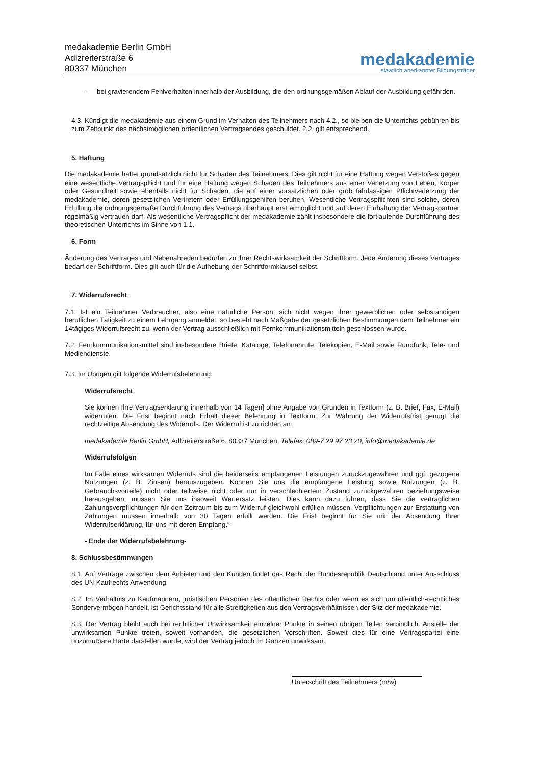medakademie Berlin GmbH
Adlzreiterstraße 6
80337 München
medakademie
staatlich anerkannter Bildungsträger
- bei gravierendem Fehlverhalten innerhalb der Ausbildung, die den ordnungsgemäßen Ablauf der Ausbildung gefährden.
4.3. Kündigt die medakademie aus einem Grund im Verhalten des Teilnehmers nach 4.2., so bleiben die Unterrichts-gebühren bis zum Zeitpunkt des nächstmöglichen ordentlichen Vertragsendes geschuldet. 2.2. gilt entsprechend.
5. Haftung
Die medakademie haftet grundsätzlich nicht für Schäden des Teilnehmers. Dies gilt nicht für eine Haftung wegen Verstoßes gegen eine wesentliche Vertragspflicht und für eine Haftung wegen Schäden des Teilnehmers aus einer Verletzung von Leben, Körper oder Gesundheit sowie ebenfalls nicht für Schäden, die auf einer vorsätzlichen oder grob fahrlässigen Pflichtverletzung der medakademie, deren gesetzlichen Vertretern oder Erfüllungsgehilfen beruhen. Wesentliche Vertragspflichten sind solche, deren Erfüllung die ordnungsgemäße Durchführung des Vertrags überhaupt erst ermöglicht und auf deren Einhaltung der Vertragspartner regelmäßig vertrauen darf. Als wesentliche Vertragspflicht der medakademie zählt insbesondere die fortlaufende Durchführung des theoretischen Unterrichts im Sinne von 1.1.
6. Form
Änderung des Vertrages und Nebenabreden bedürfen zu ihrer Rechtswirksamkeit der Schriftform. Jede Änderung dieses Vertrages bedarf der Schriftform. Dies gilt auch für die Aufhebung der Schriftformklausel selbst.
7. Widerrufsrecht
7.1. Ist ein Teilnehmer Verbraucher, also eine natürliche Person, sich nicht wegen ihrer gewerblichen oder selbständigen beruflichen Tätigkeit zu einem Lehrgang anmeldet, so besteht nach Maßgabe der gesetzlichen Bestimmungen dem Teilnehmer ein 14tägiges Widerrufsrecht zu, wenn der Vertrag ausschließlich mit Fernkommunikationsmitteln geschlossen wurde.
7.2. Fernkommunikationsmittel sind insbesondere Briefe, Kataloge, Telefonanrufe, Telekopien, E-Mail sowie Rundfunk, Tele- und Mediendienste.
7.3. Im Übrigen gilt folgende Widerrufsbelehrung:
Widerrufsrecht
Sie können Ihre Vertragserklärung innerhalb von 14 Tagen] ohne Angabe von Gründen in Textform (z. B. Brief, Fax, E-Mail) widerrufen. Die Frist beginnt nach Erhalt dieser Belehrung in Textform. Zur Wahrung der Widerrufsfrist genügt die rechtzeitige Absendung des Widerrufs. Der Widerruf ist zu richten an:
medakademie Berlin GmbH, Adlzreiterstraße 6, 80337 München, Telefax: 089-7 29 97 23 20, info@medakademie.de
Widerrufsfolgen
Im Falle eines wirksamen Widerrufs sind die beiderseits empfangenen Leistungen zurückzugewähren und ggf. gezogene Nutzungen (z. B. Zinsen) herauszugeben. Können Sie uns die empfangene Leistung sowie Nutzungen (z. B. Gebrauchsvorteile) nicht oder teilweise nicht oder nur in verschlechtertem Zustand zurückgewähren beziehungsweise herausgeben, müssen Sie uns insoweit Wertersatz leisten. Dies kann dazu führen, dass Sie die vertraglichen Zahlungsverpflichtungen für den Zeitraum bis zum Widerruf gleichwohl erfüllen müssen. Verpflichtungen zur Erstattung von Zahlungen müssen innerhalb von 30 Tagen erfüllt werden. Die Frist beginnt für Sie mit der Absendung Ihrer Widerrufserklärung, für uns mit deren Empfang.“
- Ende der Widerrufsbelehrung-
8. Schlussbestimmungen
8.1. Auf Verträge zwischen dem Anbieter und den Kunden findet das Recht der Bundesrepublik Deutschland unter Ausschluss des UN-Kaufrechts Anwendung.
8.2. Im Verhältnis zu Kaufmännern, juristischen Personen des öffentlichen Rechts oder wenn es sich um öffentlich-rechtliches Sondervermögen handelt, ist Gerichtsstand für alle Streitigkeiten aus den Vertragsverhältnissen der Sitz der medakademie.
8.3. Der Vertrag bleibt auch bei rechtlicher Unwirksamkeit einzelner Punkte in seinen übrigen Teilen verbindlich. Anstelle der unwirksamen Punkte treten, soweit vorhanden, die gesetzlichen Vorschriften. Soweit dies für eine Vertragspartei eine unzumutbare Härte darstellen würde, wird der Vertrag jedoch im Ganzen unwirksam.
Unterschrift des Teilnehmers (m/w)